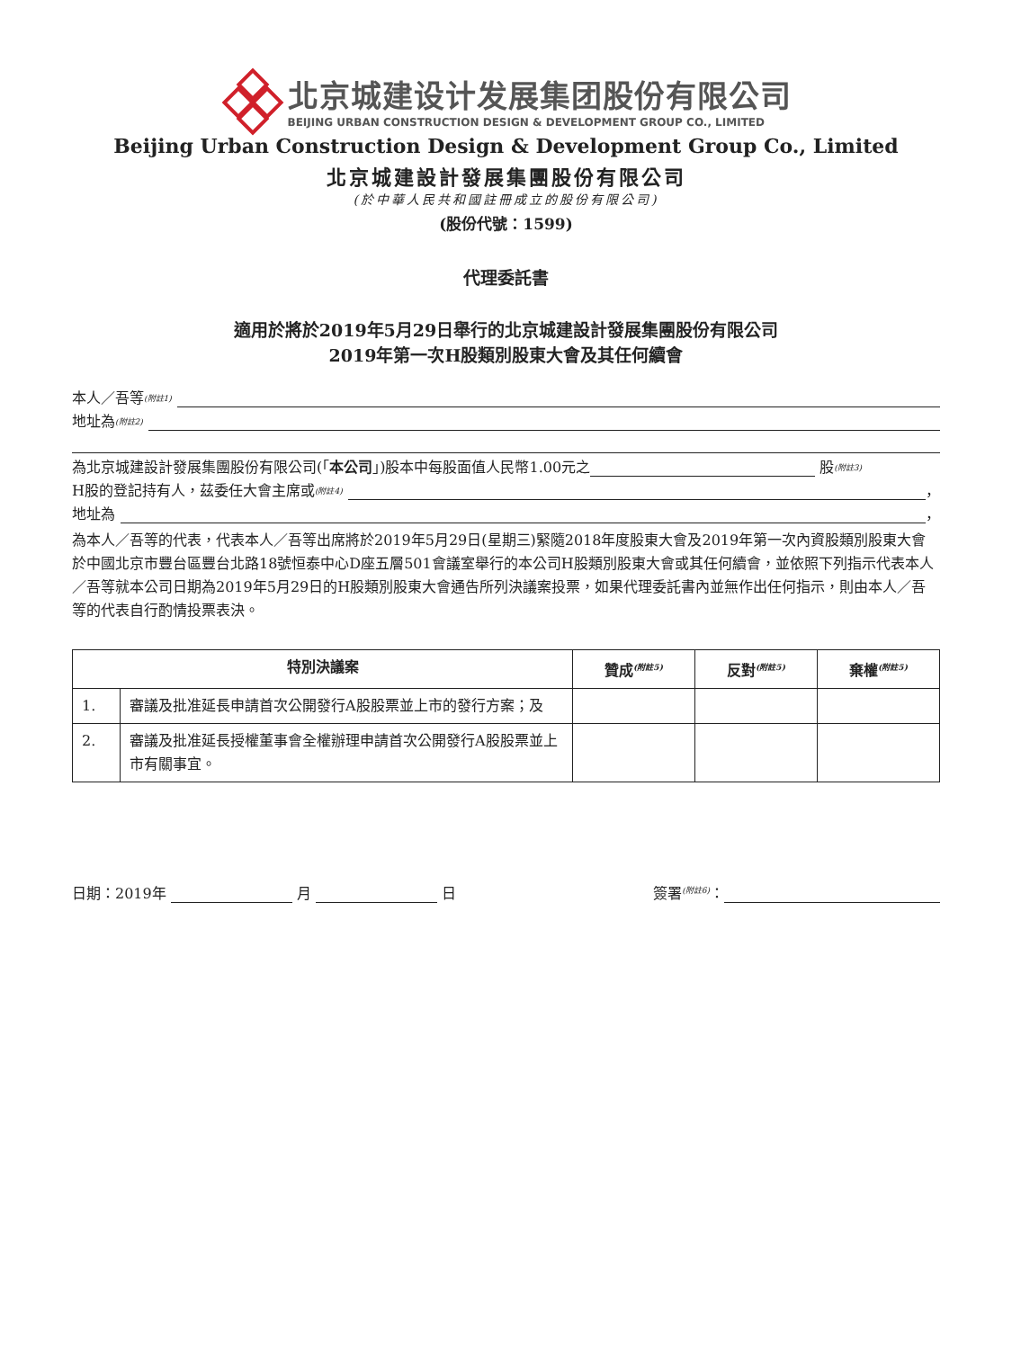北京城建设计发展集团股份有限公司
BEIJING URBAN CONSTRUCTION DESIGN & DEVELOPMENT GROUP CO., LIMITED
Beijing Urban Construction Design & Development Group Co., Limited
北京城建設計發展集團股份有限公司
(於中華人民共和國註冊成立的股份有限公司)
(股份代號：1599)
代理委託書
適用於將於2019年5月29日舉行的北京城建設計發展集團股份有限公司
2019年第一次H股類別股東大會及其任何續會
本人／吾等<sup>(附註1)</sup>
地址為<sup>(附註2)</sup>
為北京城建設計發展集團股份有限公司(「 本公司 」)股本中每股面值人民幣1.00元之 股<sup>(附註3)</sup>
H股的登記持有人，茲委任大會主席或<sup>(附註4)</sup> ，
地址為 ，
為本人／吾等的代表，代表本人／吾等出席將於2019年5月29日(星期三)緊隨2018年度股東大會及2019年第一次內資股類別股東大會於中國北京市豐台區豐台北路18號恒泰中心D座五層501會議室舉行的本公司H股類別股東大會或其任何續會，並依照下列指示代表本人／吾等就本公司日期為2019年5月29日的H股類別股東大會通告所列決議案投票，如果代理委託書內並無作出任何指示，則由本人／吾等的代表自行酌情投票表決。
| 特別決議案 | | 贊成<sup>(附註5)</sup> | 反對<sup>(附註5)</sup> | 棄權<sup>(附註5)</sup> |
| --- | --- | --- | --- | --- |
| 1. | 審議及批准延長申請首次公開發行A股股票並上市的發行方案；及 | | | |
| 2. | 審議及批准延長授權董事會全權辦理申請首次公開發行A股股票並上市有關事宜。 | | | |
日期：2019年 月 日 簽署<sup>(附註6)</sup>：